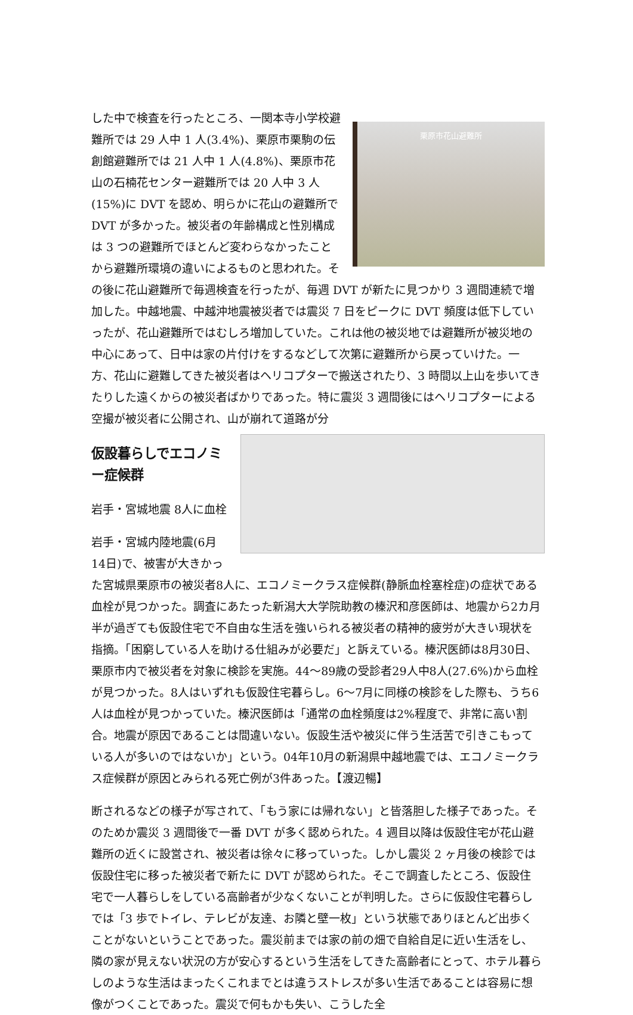栗原市花山避難所
した中で検査を行ったところ、一関本寺小学校避難所では 29 人中 1 人(3.4%)、栗原市栗駒の伝創館避難所では 21 人中 1 人(4.8%)、栗原市花山の石楠花センター避難所では 20 人中 3 人(15%)に DVT を認め、明らかに花山の避難所で DVT が多かった。被災者の年齢構成と性別構成は 3 つの避難所でほとんど変わらなかったことから避難所環境の違いによるものと思われた。その後に花山避難所で毎週検査を行ったが、毎週 DVT が新たに見つかり 3 週間連続で増加した。中越地震、中越沖地震被災者では震災 7 日をピークに DVT 頻度は低下していったが、花山避難所ではむしろ増加していた。これは他の被災地では避難所が被災地の中心にあって、日中は家の片付けをするなどして次第に避難所から戻っていけた。一方、花山に避難してきた被災者はヘリコプターで搬送されたり、3 時間以上山を歩いてきたりした遠くからの被災者ばかりであった。特に震災 3 週間後にはヘリコプターによる空撮が被災者に公開され、山が崩れて道路が分
仮設暮らしでエコノミー症候群
岩手・宮城地震 8人に血栓
岩手・宮城内陸地震(6月14日)で、被害が大きかった宮城県栗原市の被災者8人に、エコノミークラス症候群(静脈血栓塞栓症)の症状である血栓が見つかった。調査にあたった新潟大大学院助教の榛沢和彦医師は、地震から2カ月半が過ぎても仮設住宅で不自由な生活を強いられる被災者の精神的疲労が大きい現状を指摘。「困窮している人を助ける仕組みが必要だ」と訴えている。榛沢医師は8月30日、栗原市内で被災者を対象に検診を実施。44〜89歳の受診者29人中8人(27.6%)から血栓が見つかった。8人はいずれも仮設住宅暮らし。6〜7月に同様の検診をした際も、うち6人は血栓が見つかっていた。榛沢医師は「通常の血栓頻度は2%程度で、非常に高い割合。地震が原因であることは間違いない。仮設生活や被災に伴う生活苦で引きこもっている人が多いのではないか」という。04年10月の新潟県中越地震では、エコノミークラス症候群が原因とみられる死亡例が3件あった。【渡辺暢】
断されるなどの様子が写されて、「もう家には帰れない」と皆落胆した様子であった。そのためか震災 3 週間後で一番 DVT が多く認められた。4 週目以降は仮設住宅が花山避難所の近くに設営され、被災者は徐々に移っていった。しかし震災 2 ヶ月後の検診では仮設住宅に移った被災者で新たに DVT が認められた。そこで調査したところ、仮設住宅で一人暮らしをしている高齢者が少なくないことが判明した。さらに仮設住宅暮らしでは「3 歩でトイレ、テレビが友達、お隣と壁一枚」という状態でありほとんど出歩くことがないということであった。震災前までは家の前の畑で自給自足に近い生活をし、隣の家が見えない状況の方が安心するという生活をしてきた高齢者にとって、ホテル暮らしのような生活はまったくこれまでとは違うストレスが多い生活であることは容易に想像がつくことであった。震災で何もかも失い、こうした全